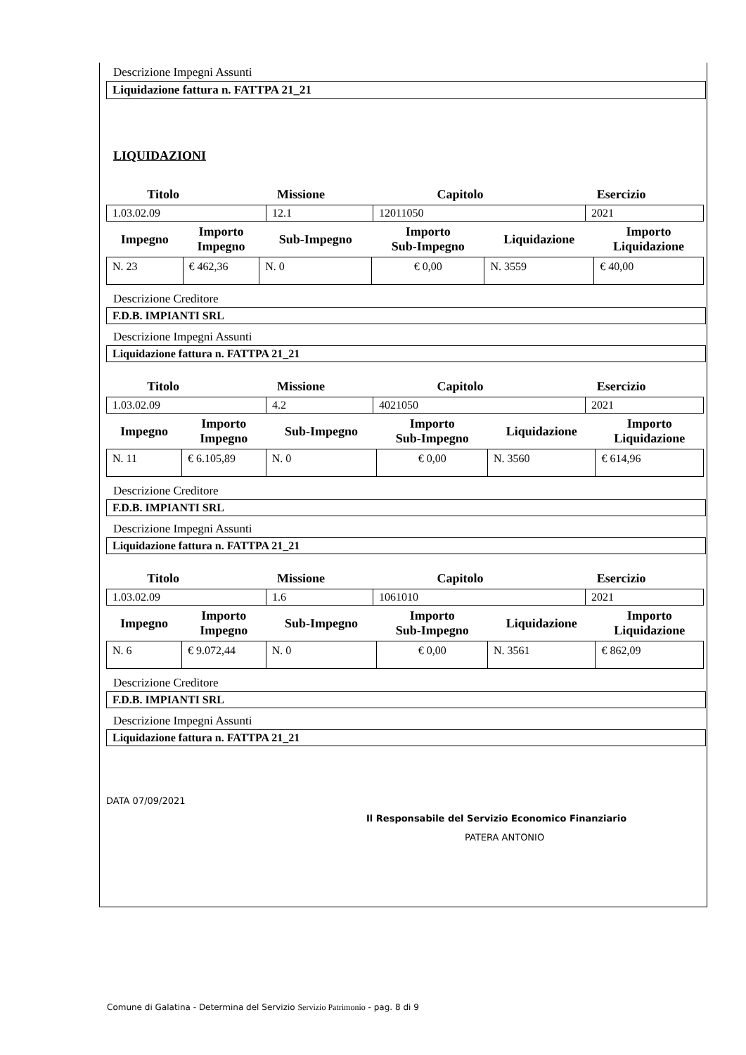Descrizione Impegni Assunti
Liquidazione fattura n. FATTPA 21_21
LIQUIDAZIONI
| Titolo | Missione | Capitolo | Esercizio |
| 1.03.02.09 | 12.1 | 12011050 | 2021 |
| Impegno | Importo Impegno | Sub-Impegno | Importo Sub-Impegno | Liquidazione | Importo Liquidazione |
| N. 23 | € 462,36 | N. 0 | € 0,00 | N. 3559 | € 40,00 |
Descrizione Creditore
F.D.B. IMPIANTI SRL
Descrizione Impegni Assunti
Liquidazione fattura n. FATTPA 21_21
| Titolo | Missione | Capitolo | Esercizio |
| 1.03.02.09 | 4.2 | 4021050 | 2021 |
| Impegno | Importo Impegno | Sub-Impegno | Importo Sub-Impegno | Liquidazione | Importo Liquidazione |
| N. 11 | € 6.105,89 | N. 0 | € 0,00 | N. 3560 | € 614,96 |
Descrizione Creditore
F.D.B. IMPIANTI SRL
Descrizione Impegni Assunti
Liquidazione fattura n. FATTPA 21_21
| Titolo | Missione | Capitolo | Esercizio |
| 1.03.02.09 | 1.6 | 1061010 | 2021 |
| Impegno | Importo Impegno | Sub-Impegno | Importo Sub-Impegno | Liquidazione | Importo Liquidazione |
| N. 6 | € 9.072,44 | N. 0 | € 0,00 | N. 3561 | € 862,09 |
Descrizione Creditore
F.D.B. IMPIANTI SRL
Descrizione Impegni Assunti
Liquidazione fattura n. FATTPA 21_21
DATA 07/09/2021
Il Responsabile del Servizio Economico Finanziario
PATERA ANTONIO
Comune di Galatina - Determina del Servizio Servizio Patrimonio - pag. 8 di 9